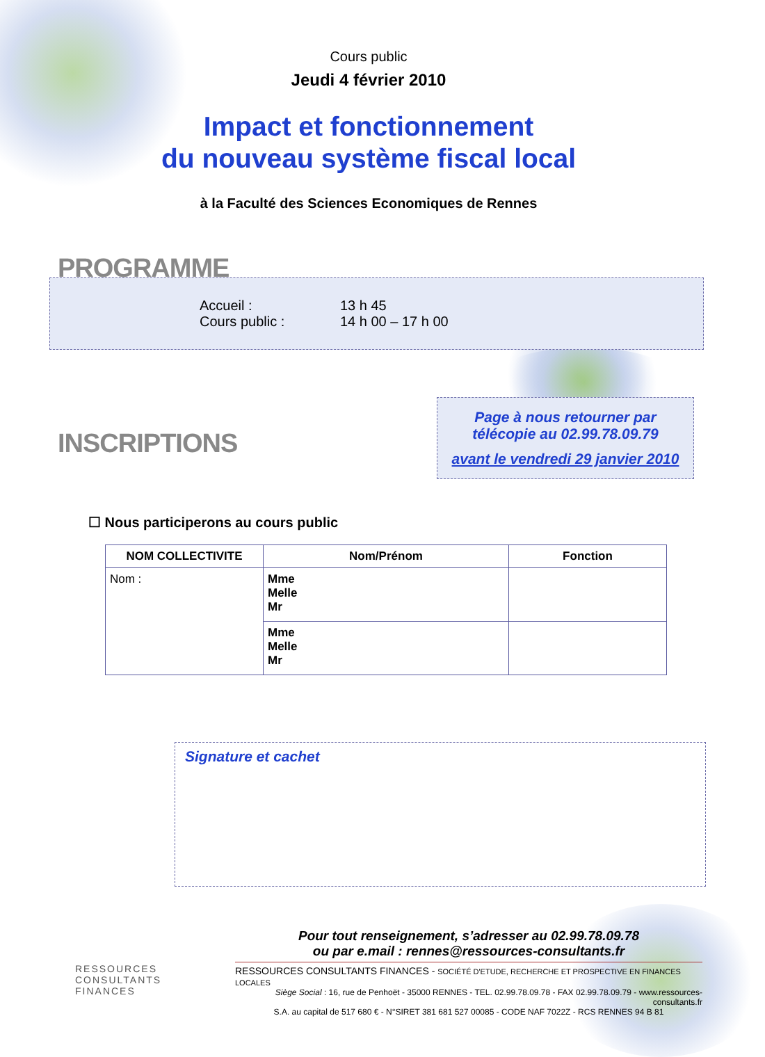Cours public
Jeudi 4 février 2010
Impact et fonctionnement
du nouveau système fiscal local
à la Faculté des Sciences Economiques de Rennes
PROGRAMME
Accueil : 13 h 45
Cours public : 14 h 00 – 17 h 00
INSCRIPTIONS
Page à nous retourner par
télécopie au 02.99.78.09.79
avant le vendredi 29 janvier 2010
☐ Nous participerons au cours public
| NOM COLLECTIVITE | Nom/Prénom | Fonction |
| --- | --- | --- |
| Nom : | Mme Melle Mr | |
| | Mme Melle Mr | |
Signature et cachet
RESSOURCES
CONSULTANTS
FINANCES
Pour tout renseignement, s’adresser au 02.99.78.09.78
ou par e.mail : rennes@ressources-consultants.fr
RESSOURCES CONSULTANTS FINANCES - SOCIÉTÉ D'ETUDE, RECHERCHE ET PROSPECTIVE EN FINANCES LOCALES
Siège Social : 16, rue de Penhoët - 35000 RENNES - TEL. 02.99.78.09.78 - FAX 02.99.78.09.79 - www.ressources-consultants.fr
S.A. au capital de 517 680 € - N°SIRET 381 681 527 00085 - CODE NAF 7022Z - RCS RENNES 94 B 81